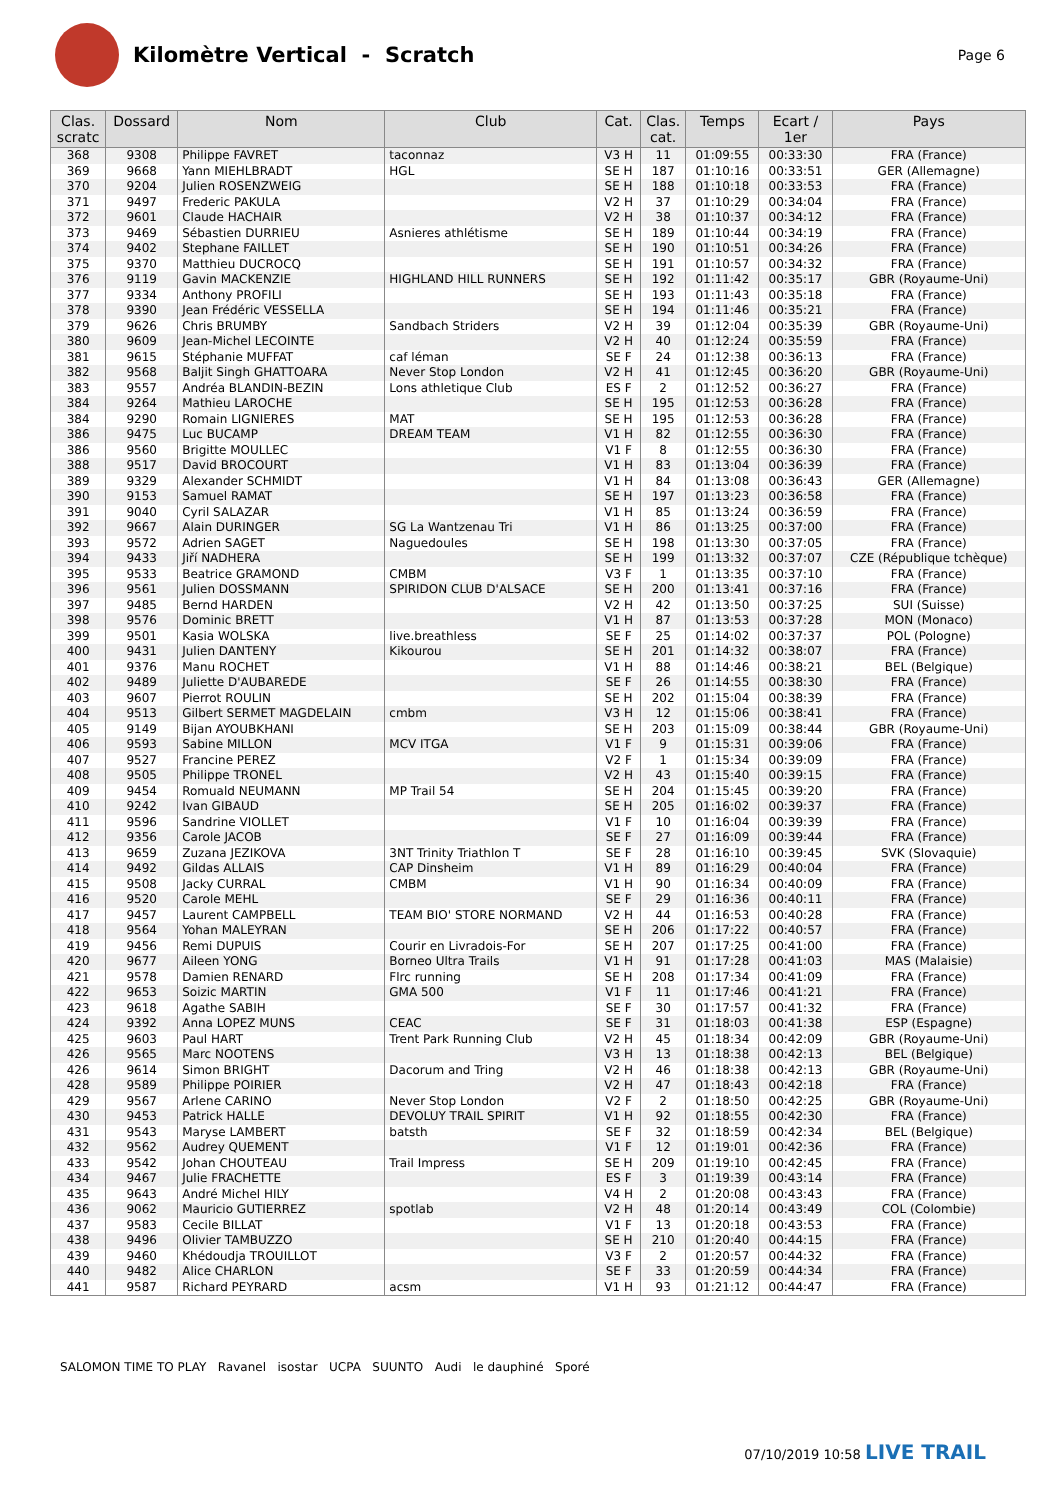Kilomètre Vertical - Scratch
Page 6
| Clas. scratc | Dossard | Nom | Club | Cat. | Clas. cat. | Temps | Ecart / 1er | Pays |
| --- | --- | --- | --- | --- | --- | --- | --- | --- |
| 368 | 9308 | Philippe FAVRET | taconnaz | V3 H | 11 | 01:09:55 | 00:33:30 | FRA (France) |
| 369 | 9668 | Yann MIEHLBRADT | HGL | SE H | 187 | 01:10:16 | 00:33:51 | GER (Allemagne) |
| 370 | 9204 | Julien ROSENZWEIG | | SE H | 188 | 01:10:18 | 00:33:53 | FRA (France) |
| 371 | 9497 | Frederic PAKULA | | V2 H | 37 | 01:10:29 | 00:34:04 | FRA (France) |
| 372 | 9601 | Claude HACHAIR | | V2 H | 38 | 01:10:37 | 00:34:12 | FRA (France) |
| 373 | 9469 | Sébastien DURRIEU | Asnieres athlétisme | SE H | 189 | 01:10:44 | 00:34:19 | FRA (France) |
| 374 | 9402 | Stephane FAILLET | | SE H | 190 | 01:10:51 | 00:34:26 | FRA (France) |
| 375 | 9370 | Matthieu DUCROCQ | | SE H | 191 | 01:10:57 | 00:34:32 | FRA (France) |
| 376 | 9119 | Gavin MACKENZIE | HIGHLAND HILL RUNNERS | SE H | 192 | 01:11:42 | 00:35:17 | GBR (Royaume-Uni) |
| 377 | 9334 | Anthony PROFILI | | SE H | 193 | 01:11:43 | 00:35:18 | FRA (France) |
| 378 | 9390 | Jean Frédéric VESSELLA | | SE H | 194 | 01:11:46 | 00:35:21 | FRA (France) |
| 379 | 9626 | Chris BRUMBY | Sandbach Striders | V2 H | 39 | 01:12:04 | 00:35:39 | GBR (Royaume-Uni) |
| 380 | 9609 | Jean-Michel LECOINTE | | V2 H | 40 | 01:12:24 | 00:35:59 | FRA (France) |
| 381 | 9615 | Stéphanie MUFFAT | caf léman | SE F | 24 | 01:12:38 | 00:36:13 | FRA (France) |
| 382 | 9568 | Baljit Singh GHATTOARA | Never Stop London | V2 H | 41 | 01:12:45 | 00:36:20 | GBR (Royaume-Uni) |
| 383 | 9557 | Andréa BLANDIN-BEZIN | Lons athletique Club | ES F | 2 | 01:12:52 | 00:36:27 | FRA (France) |
| 384 | 9264 | Mathieu LAROCHE | | SE H | 195 | 01:12:53 | 00:36:28 | FRA (France) |
| 384 | 9290 | Romain LIGNIERES | MAT | SE H | 195 | 01:12:53 | 00:36:28 | FRA (France) |
| 386 | 9475 | Luc BUCAMP | DREAM TEAM | V1 H | 82 | 01:12:55 | 00:36:30 | FRA (France) |
| 386 | 9560 | Brigitte MOULLEC | | V1 F | 8 | 01:12:55 | 00:36:30 | FRA (France) |
| 388 | 9517 | David BROCOURT | | V1 H | 83 | 01:13:04 | 00:36:39 | FRA (France) |
| 389 | 9329 | Alexander SCHMIDT | | V1 H | 84 | 01:13:08 | 00:36:43 | GER (Allemagne) |
| 390 | 9153 | Samuel RAMAT | | SE H | 197 | 01:13:23 | 00:36:58 | FRA (France) |
| 391 | 9040 | Cyril SALAZAR | | V1 H | 85 | 01:13:24 | 00:36:59 | FRA (France) |
| 392 | 9667 | Alain DURINGER | SG La Wantzenau Tri | V1 H | 86 | 01:13:25 | 00:37:00 | FRA (France) |
| 393 | 9572 | Adrien SAGET | Naguedoules | SE H | 198 | 01:13:30 | 00:37:05 | FRA (France) |
| 394 | 9433 | Jiří NADHERA | | SE H | 199 | 01:13:32 | 00:37:07 | CZE (République tchèque) |
| 395 | 9533 | Beatrice GRAMOND | CMBM | V3 F | 1 | 01:13:35 | 00:37:10 | FRA (France) |
| 396 | 9561 | Julien DOSSMANN | SPIRIDON CLUB D'ALSACE | SE H | 200 | 01:13:41 | 00:37:16 | FRA (France) |
| 397 | 9485 | Bernd HARDEN | | V2 H | 42 | 01:13:50 | 00:37:25 | SUI (Suisse) |
| 398 | 9576 | Dominic BRETT | | V1 H | 87 | 01:13:53 | 00:37:28 | MON (Monaco) |
| 399 | 9501 | Kasia WOLSKA | live.breathless | SE F | 25 | 01:14:02 | 00:37:37 | POL (Pologne) |
| 400 | 9431 | Julien DANTENY | Kikourou | SE H | 201 | 01:14:32 | 00:38:07 | FRA (France) |
| 401 | 9376 | Manu ROCHET | | V1 H | 88 | 01:14:46 | 00:38:21 | BEL (Belgique) |
| 402 | 9489 | Juliette D'AUBAREDE | | SE F | 26 | 01:14:55 | 00:38:30 | FRA (France) |
| 403 | 9607 | Pierrot ROULIN | | SE H | 202 | 01:15:04 | 00:38:39 | FRA (France) |
| 404 | 9513 | Gilbert SERMET MAGDELAIN | cmbm | V3 H | 12 | 01:15:06 | 00:38:41 | FRA (France) |
| 405 | 9149 | Bijan AYOUBKHANI | | SE H | 203 | 01:15:09 | 00:38:44 | GBR (Royaume-Uni) |
| 406 | 9593 | Sabine MILLON | MCV ITGA | V1 F | 9 | 01:15:31 | 00:39:06 | FRA (France) |
| 407 | 9527 | Francine PEREZ | | V2 F | 1 | 01:15:34 | 00:39:09 | FRA (France) |
| 408 | 9505 | Philippe TRONEL | | V2 H | 43 | 01:15:40 | 00:39:15 | FRA (France) |
| 409 | 9454 | Romuald NEUMANN | MP Trail 54 | SE H | 204 | 01:15:45 | 00:39:20 | FRA (France) |
| 410 | 9242 | Ivan GIBAUD | | SE H | 205 | 01:16:02 | 00:39:37 | FRA (France) |
| 411 | 9596 | Sandrine VIOLLET | | V1 F | 10 | 01:16:04 | 00:39:39 | FRA (France) |
| 412 | 9356 | Carole JACOB | | SE F | 27 | 01:16:09 | 00:39:44 | FRA (France) |
| 413 | 9659 | Zuzana JEZIKOVA | 3NT Trinity Triathlon T | SE F | 28 | 01:16:10 | 00:39:45 | SVK (Slovaquie) |
| 414 | 9492 | Gildas ALLAIS | CAP Dinsheim | V1 H | 89 | 01:16:29 | 00:40:04 | FRA (France) |
| 415 | 9508 | Jacky CURRAL | CMBM | V1 H | 90 | 01:16:34 | 00:40:09 | FRA (France) |
| 416 | 9520 | Carole MEHL | | SE F | 29 | 01:16:36 | 00:40:11 | FRA (France) |
| 417 | 9457 | Laurent CAMPBELL | TEAM BIO' STORE NORMAND | V2 H | 44 | 01:16:53 | 00:40:28 | FRA (France) |
| 418 | 9564 | Yohan MALEYRAN | | SE H | 206 | 01:17:22 | 00:40:57 | FRA (France) |
| 419 | 9456 | Remi DUPUIS | Courir en Livradois-For | SE H | 207 | 01:17:25 | 00:41:00 | FRA (France) |
| 420 | 9677 | Aileen YONG | Borneo Ultra Trails | V1 H | 91 | 01:17:28 | 00:41:03 | MAS (Malaisie) |
| 421 | 9578 | Damien RENARD | Flrc running | SE H | 208 | 01:17:34 | 00:41:09 | FRA (France) |
| 422 | 9653 | Soizic MARTIN | GMA 500 | V1 F | 11 | 01:17:46 | 00:41:21 | FRA (France) |
| 423 | 9618 | Agathe SABIH | | SE F | 30 | 01:17:57 | 00:41:32 | FRA (France) |
| 424 | 9392 | Anna LOPEZ MUNS | CEAC | SE F | 31 | 01:18:03 | 00:41:38 | ESP (Espagne) |
| 425 | 9603 | Paul HART | Trent Park Running Club | V2 H | 45 | 01:18:34 | 00:42:09 | GBR (Royaume-Uni) |
| 426 | 9565 | Marc NOOTENS | | V3 H | 13 | 01:18:38 | 00:42:13 | BEL (Belgique) |
| 426 | 9614 | Simon BRIGHT | Dacorum and Tring | V2 H | 46 | 01:18:38 | 00:42:13 | GBR (Royaume-Uni) |
| 428 | 9589 | Philippe POIRIER | | V2 H | 47 | 01:18:43 | 00:42:18 | FRA (France) |
| 429 | 9567 | Arlene CARINO | Never Stop London | V2 F | 2 | 01:18:50 | 00:42:25 | GBR (Royaume-Uni) |
| 430 | 9453 | Patrick HALLE | DEVOLUY TRAIL SPIRIT | V1 H | 92 | 01:18:55 | 00:42:30 | FRA (France) |
| 431 | 9543 | Maryse LAMBERT | batsth | SE F | 32 | 01:18:59 | 00:42:34 | BEL (Belgique) |
| 432 | 9562 | Audrey QUEMENT | | V1 F | 12 | 01:19:01 | 00:42:36 | FRA (France) |
| 433 | 9542 | Johan CHOUTEAU | Trail Impress | SE H | 209 | 01:19:10 | 00:42:45 | FRA (France) |
| 434 | 9467 | Julie FRACHETTE | | ES F | 3 | 01:19:39 | 00:43:14 | FRA (France) |
| 435 | 9643 | André Michel HILY | | V4 H | 2 | 01:20:08 | 00:43:43 | FRA (France) |
| 436 | 9062 | Mauricio GUTIERREZ | spotlab | V2 H | 48 | 01:20:14 | 00:43:49 | COL (Colombie) |
| 437 | 9583 | Cecile BILLAT | | V1 F | 13 | 01:20:18 | 00:43:53 | FRA (France) |
| 438 | 9496 | Olivier TAMBUZZO | | SE H | 210 | 01:20:40 | 00:44:15 | FRA (France) |
| 439 | 9460 | Khédoudja TROUILLOT | | V3 F | 2 | 01:20:57 | 00:44:32 | FRA (France) |
| 440 | 9482 | Alice CHARLON | | SE F | 33 | 01:20:59 | 00:44:34 | FRA (France) |
| 441 | 9587 | Richard PEYRARD | acsm | V1 H | 93 | 01:21:12 | 00:44:47 | FRA (France) |
SALOMON TIME TO PLAY Ravanel isostar UCPA SUUNTO Audi le dauphiné Sporé
07/10/2019 10:58 LIVE TRAIL